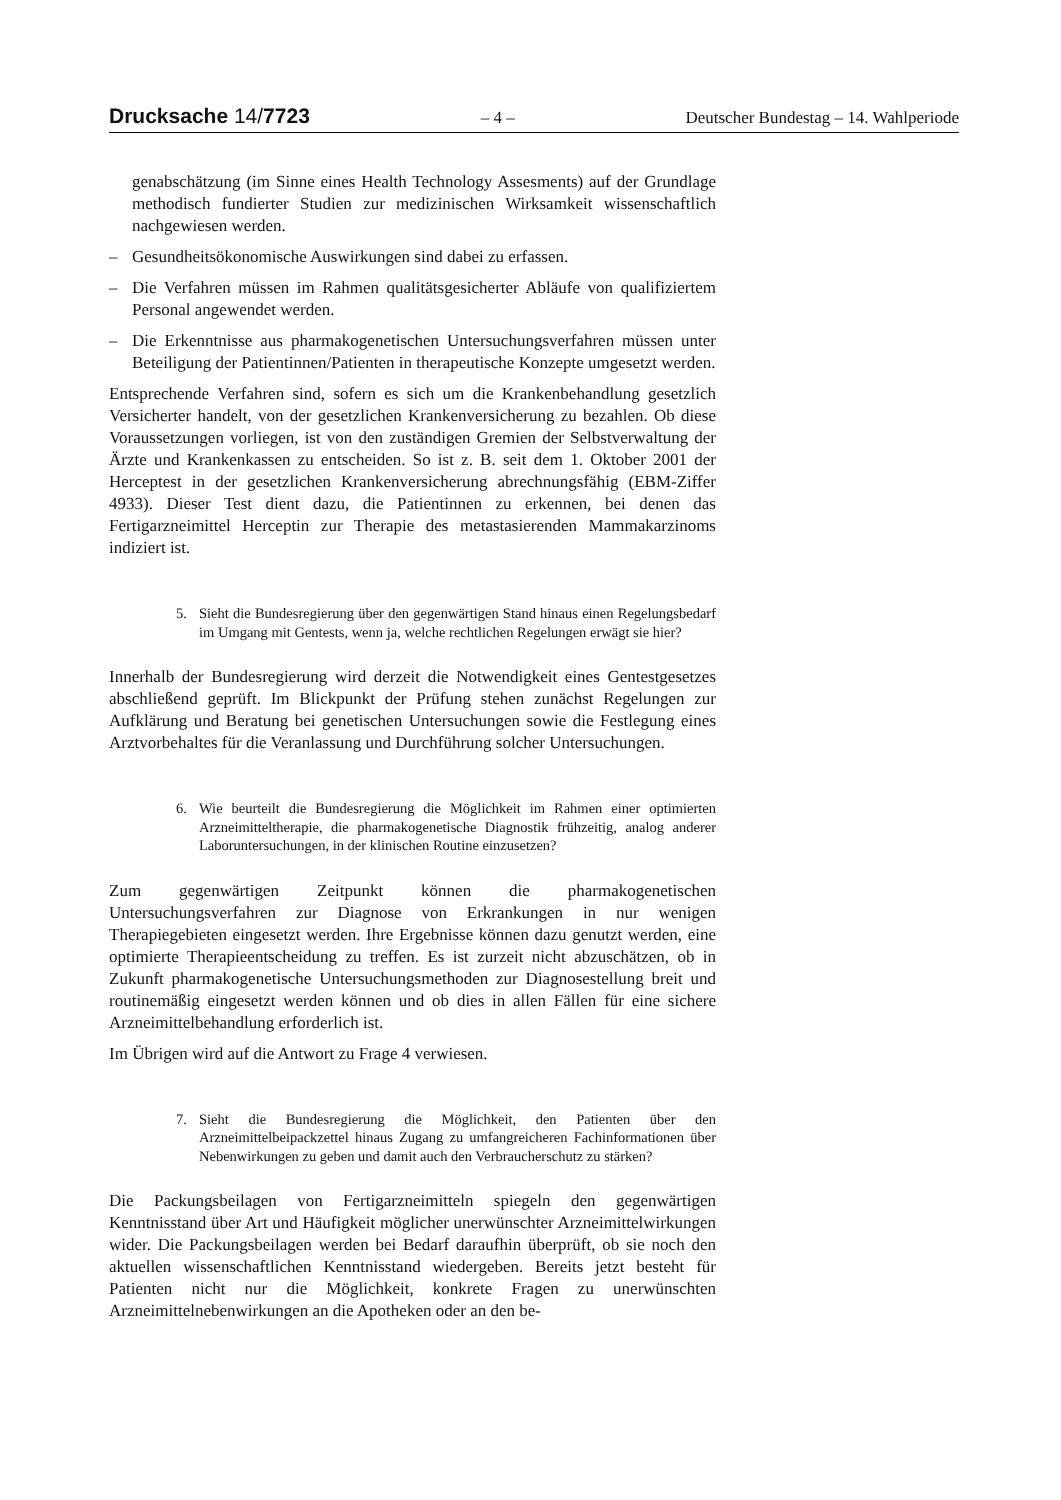Drucksache 14/7723
– 4 – Deutscher Bundestag – 14. Wahlperiode
genabschätzung (im Sinne eines Health Technology Assesments) auf der Grundlage methodisch fundierter Studien zur medizinischen Wirksamkeit wissenschaftlich nachgewiesen werden.
– Gesundheitsökonomische Auswirkungen sind dabei zu erfassen.
– Die Verfahren müssen im Rahmen qualitätsgesicherter Abläufe von qualifiziertem Personal angewendet werden.
– Die Erkenntnisse aus pharmakogenetischen Untersuchungsverfahren müssen unter Beteiligung der Patientinnen/Patienten in therapeutische Konzepte umgesetzt werden.
Entsprechende Verfahren sind, sofern es sich um die Krankenbehandlung gesetzlich Versicherter handelt, von der gesetzlichen Krankenversicherung zu bezahlen. Ob diese Voraussetzungen vorliegen, ist von den zuständigen Gremien der Selbstverwaltung der Ärzte und Krankenkassen zu entscheiden. So ist z. B. seit dem 1. Oktober 2001 der Herceptest in der gesetzlichen Krankenversicherung abrechnungsfähig (EBM-Ziffer 4933). Dieser Test dient dazu, die Patientinnen zu erkennen, bei denen das Fertigarzneimittel Herceptin zur Therapie des metastasierenden Mammakarzinoms indiziert ist.
5. Sieht die Bundesregierung über den gegenwärtigen Stand hinaus einen Regelungsbedarf im Umgang mit Gentests, wenn ja, welche rechtlichen Regelungen erwägt sie hier?
Innerhalb der Bundesregierung wird derzeit die Notwendigkeit eines Gentestgesetzes abschließend geprüft. Im Blickpunkt der Prüfung stehen zunächst Regelungen zur Aufklärung und Beratung bei genetischen Untersuchungen sowie die Festlegung eines Arztvorbehaltes für die Veranlassung und Durchführung solcher Untersuchungen.
6. Wie beurteilt die Bundesregierung die Möglichkeit im Rahmen einer optimierten Arzneimitteltherapie, die pharmakogenetische Diagnostik frühzeitig, analog anderer Laboruntersuchungen, in der klinischen Routine einzusetzen?
Zum gegenwärtigen Zeitpunkt können die pharmakogenetischen Untersuchungsverfahren zur Diagnose von Erkrankungen in nur wenigen Therapiegebieten eingesetzt werden. Ihre Ergebnisse können dazu genutzt werden, eine optimierte Therapieentscheidung zu treffen. Es ist zurzeit nicht abzuschätzen, ob in Zukunft pharmakogenetische Untersuchungsmethoden zur Diagnosestellung breit und routinemäßig eingesetzt werden können und ob dies in allen Fällen für eine sichere Arzneimittelbehandlung erforderlich ist.
Im Übrigen wird auf die Antwort zu Frage 4 verwiesen.
7. Sieht die Bundesregierung die Möglichkeit, den Patienten über den Arzneimittelbeipackzettel hinaus Zugang zu umfangreicheren Fachinformationen über Nebenwirkungen zu geben und damit auch den Verbraucherschutz zu stärken?
Die Packungsbeilagen von Fertigarzneimitteln spiegeln den gegenwärtigen Kenntnisstand über Art und Häufigkeit möglicher unerwünschter Arzneimittelwirkungen wider. Die Packungsbeilagen werden bei Bedarf daraufhin überprüft, ob sie noch den aktuellen wissenschaftlichen Kenntnisstand wiedergeben. Bereits jetzt besteht für Patienten nicht nur die Möglichkeit, konkrete Fragen zu unerwünschten Arzneimittelnebenwirkungen an die Apotheken oder an den be-